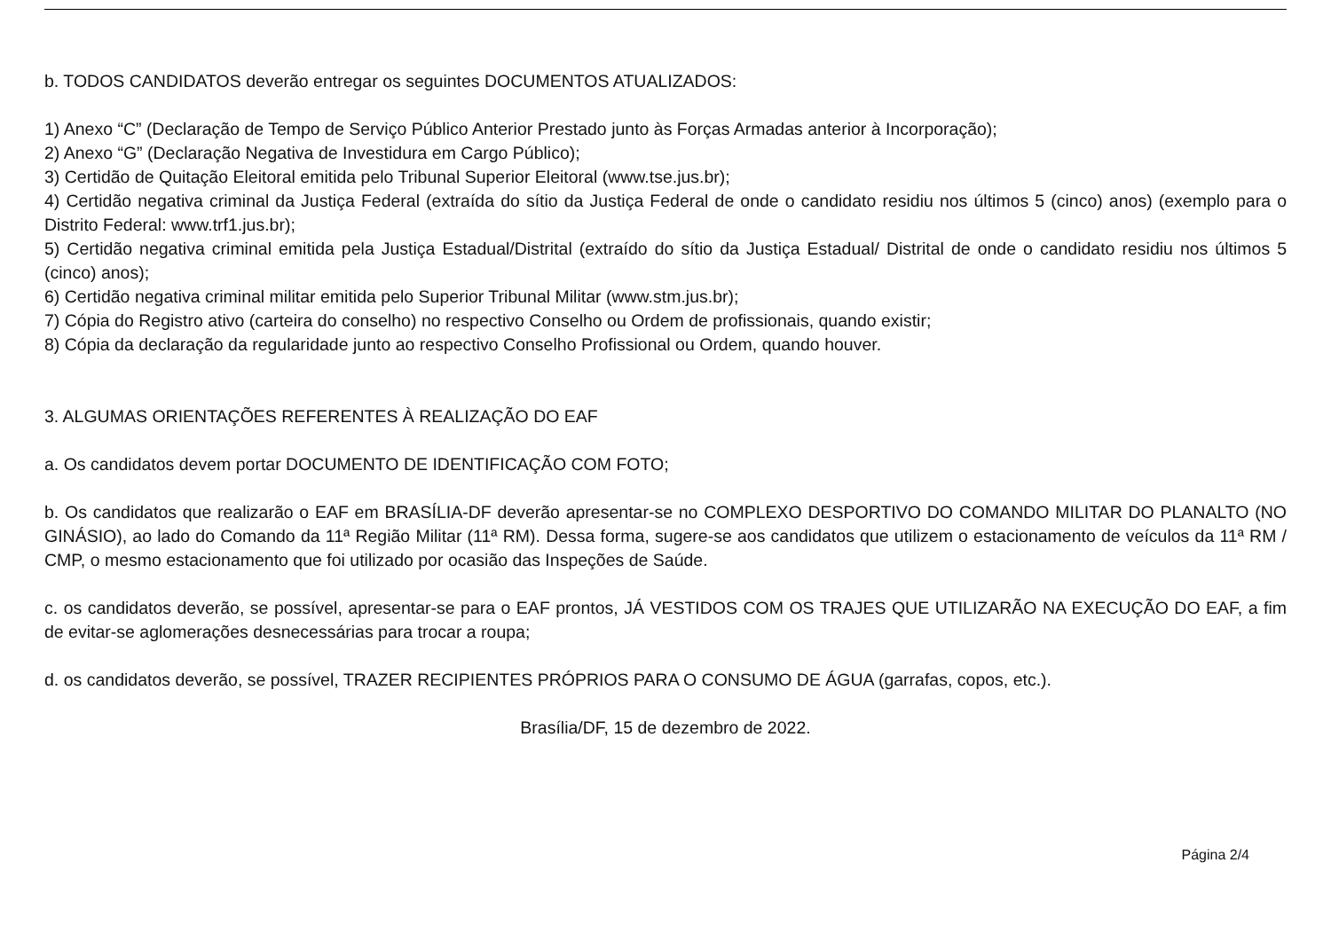b. TODOS CANDIDATOS deverão entregar os seguintes DOCUMENTOS ATUALIZADOS:
1) Anexo “C” (Declaração de Tempo de Serviço Público Anterior Prestado junto às Forças Armadas anterior à Incorporação);
2) Anexo “G” (Declaração Negativa de Investidura em Cargo Público);
3) Certidão de Quitação Eleitoral emitida pelo Tribunal Superior Eleitoral (www.tse.jus.br);
4) Certidão negativa criminal da Justiça Federal (extraída do sítio da Justiça Federal de onde o candidato residiu nos últimos 5 (cinco) anos) (exemplo para o Distrito Federal: www.trf1.jus.br);
5) Certidão negativa criminal emitida pela Justiça Estadual/Distrital (extraído do sítio da Justiça Estadual/ Distrital de onde o candidato residiu nos últimos 5 (cinco) anos);
6) Certidão negativa criminal militar emitida pelo Superior Tribunal Militar (www.stm.jus.br);
7) Cópia do Registro ativo (carteira do conselho) no respectivo Conselho ou Ordem de profissionais, quando existir;
8) Cópia da declaração da regularidade junto ao respectivo Conselho Profissional ou Ordem, quando houver.
3. ALGUMAS ORIENTAÇÕES REFERENTES À REALIZAÇÃO DO EAF
a. Os candidatos devem portar DOCUMENTO DE IDENTIFICAÇÃO COM FOTO;
b. Os candidatos que realizarão o EAF em BRASÍLIA-DF deverão apresentar-se no COMPLEXO DESPORTIVO DO COMANDO MILITAR DO PLANALTO (NO GINÁSIO), ao lado do Comando da 11ª Região Militar (11ª RM). Dessa forma, sugere-se aos candidatos que utilizem o estacionamento de veículos da 11ª RM / CMP, o mesmo estacionamento que foi utilizado por ocasião das Inspeções de Saúde.
c. os candidatos deverão, se possível, apresentar-se para o EAF prontos, JÁ VESTIDOS COM OS TRAJES QUE UTILIZARÃO NA EXECUÇÃO DO EAF, a fim de evitar-se aglomerações desnecessárias para trocar a roupa;
d. os candidatos deverão, se possível, TRAZER RECIPIENTES PRÓPRIOS PARA O CONSUMO DE ÁGUA (garrafas, copos, etc.).
Brasília/DF, 15 de dezembro de 2022.
Página 2/4